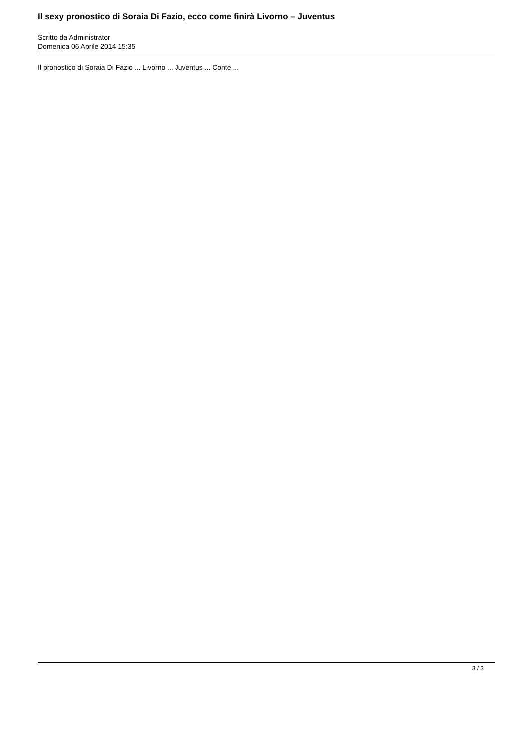Il sexy pronostico di Soraia Di Fazio, ecco come finirà Livorno – Juventus
Scritto da Administrator
Domenica 06 Aprile 2014 15:35
Il pronostico di Soraia Di Fazio ... Livorno ... Juventus ... Conte ...
3 / 3